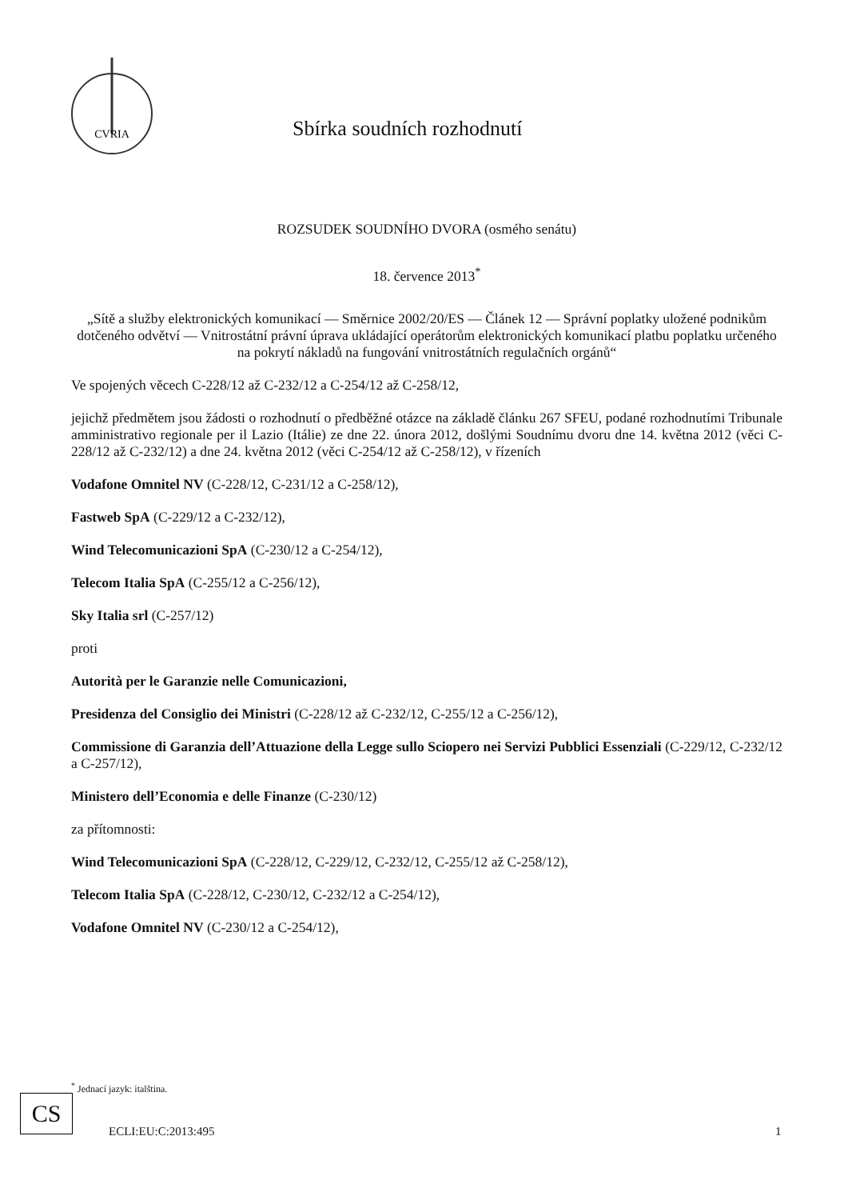CVRIA
Sbírka soudních rozhodnutí
ROZSUDEK SOUDNÍHO DVORA (osmého senátu)
18. července 2013<sup>*</sup>
„Sítě a služby elektronických komunikací — Směrnice 2002/20/ES — Článek 12 — Správní poplatky uložené podnikům dotčeného odvětví — Vnitrostátní právní úprava ukládající operátorům elektronických komunikací platbu poplatku určeného na pokrytí nákladů na fungování vnitrostátních regulačních orgánů“
Ve spojených věcech C-228/12 až C-232/12 a C-254/12 až C-258/12,
jejichž předmětem jsou žádosti o rozhodnutí o předběžné otázce na základě článku 267 SFEU, podané rozhodnutími Tribunale amministrativo regionale per il Lazio (Itálie) ze dne 22. února 2012, došlými Soudnímu dvoru dne 14. května 2012 (věci C-228/12 až C-232/12) a dne 24. května 2012 (věci C-254/12 až C-258/12), v řízeních
Vodafone Omnitel NV (C-228/12, C-231/12 a C-258/12),
Fastweb SpA (C-229/12 a C-232/12),
Wind Telecomunicazioni SpA (C-230/12 a C-254/12),
Telecom Italia SpA (C-255/12 a C-256/12),
Sky Italia srl (C-257/12)
proti
Autorità per le Garanzie nelle Comunicazioni,
Presidenza del Consiglio dei Ministri (C-228/12 až C-232/12, C-255/12 a C-256/12),
Commissione di Garanzia dell’Attuazione della Legge sullo Sciopero nei Servizi Pubblici Essenziali (C-229/12, C-232/12 a C-257/12),
Ministero dell’Economia e delle Finanze (C-230/12)
za přítomnosti:
Wind Telecomunicazioni SpA (C-228/12, C-229/12, C-232/12, C-255/12 až C-258/12),
Telecom Italia SpA (C-228/12, C-230/12, C-232/12 a C-254/12),
Vodafone Omnitel NV (C-230/12 a C-254/12),
<sup>*</sup> Jednací jazyk: italština.
CS
ECLI:EU:C:2013:495 1